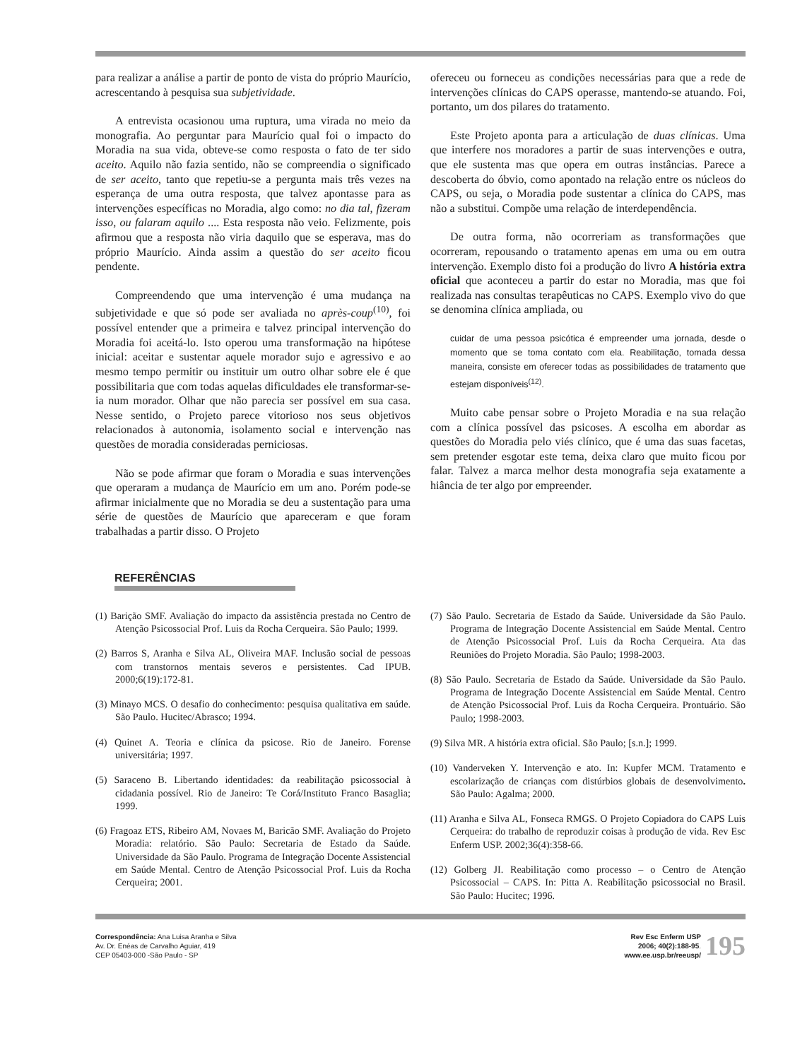para realizar a análise a partir de ponto de vista do próprio Maurício, acrescentando à pesquisa sua subjetividade.
A entrevista ocasionou uma ruptura, uma virada no meio da monografia. Ao perguntar para Maurício qual foi o impacto do Moradia na sua vida, obteve-se como resposta o fato de ter sido aceito. Aquilo não fazia sentido, não se compreendia o significado de ser aceito, tanto que repetiu-se a pergunta mais três vezes na esperança de uma outra resposta, que talvez apontasse para as intervenções específicas no Moradia, algo como: no dia tal, fizeram isso, ou falaram aquilo .... Esta resposta não veio. Felizmente, pois afirmou que a resposta não viria daquilo que se esperava, mas do próprio Maurício. Ainda assim a questão do ser aceito ficou pendente.
Compreendendo que uma intervenção é uma mudança na subjetividade e que só pode ser avaliada no après-coup<sup>(10)</sup>, foi possível entender que a primeira e talvez principal intervenção do Moradia foi aceitá-lo. Isto operou uma transformação na hipótese inicial: aceitar e sustentar aquele morador sujo e agressivo e ao mesmo tempo permitir ou instituir um outro olhar sobre ele é que possibilitaria que com todas aquelas dificuldades ele transformar-se-ia num morador. Olhar que não parecia ser possível em sua casa. Nesse sentido, o Projeto parece vitorioso nos seus objetivos relacionados à autonomia, isolamento social e intervenção nas questões de moradia consideradas perniciosas.
Não se pode afirmar que foram o Moradia e suas intervenções que operaram a mudança de Maurício em um ano. Porém pode-se afirmar inicialmente que no Moradia se deu a sustentação para uma série de questões de Maurício que apareceram e que foram trabalhadas a partir disso. O Projeto
ofereceu ou forneceu as condições necessárias para que a rede de intervenções clínicas do CAPS operasse, mantendo-se atuando. Foi, portanto, um dos pilares do tratamento.
Este Projeto aponta para a articulação de duas clínicas. Uma que interfere nos moradores a partir de suas intervenções e outra, que ele sustenta mas que opera em outras instâncias. Parece a descoberta do óbvio, como apontado na relação entre os núcleos do CAPS, ou seja, o Moradia pode sustentar a clínica do CAPS, mas não a substitui. Compõe uma relação de interdependência.
De outra forma, não ocorreriam as transformações que ocorreram, repousando o tratamento apenas em uma ou em outra intervenção. Exemplo disto foi a produção do livro A história extra oficial que aconteceu a partir do estar no Moradia, mas que foi realizada nas consultas terapêuticas no CAPS. Exemplo vivo do que se denomina clínica ampliada, ou
cuidar de uma pessoa psicótica é empreender uma jornada, desde o momento que se toma contato com ela. Reabilitação, tomada dessa maneira, consiste em oferecer todas as possibilidades de tratamento que estejam disponíveis<sup>(12)</sup>.
Muito cabe pensar sobre o Projeto Moradia e na sua relação com a clínica possível das psicoses. A escolha em abordar as questões do Moradia pelo viés clínico, que é uma das suas facetas, sem pretender esgotar este tema, deixa claro que muito ficou por falar. Talvez a marca melhor desta monografia seja exatamente a hiância de ter algo por empreender.
REFERÊNCIAS
(1) Barição SMF. Avaliação do impacto da assistência prestada no Centro de Atenção Psicossocial Prof. Luis da Rocha Cerqueira. São Paulo; 1999.
(2) Barros S, Aranha e Silva AL, Oliveira MAF. Inclusão social de pessoas com transtornos mentais severos e persistentes. Cad IPUB. 2000;6(19):172-81.
(3) Minayo MCS. O desafio do conhecimento: pesquisa qualitativa em saúde. São Paulo. Hucitec/Abrasco; 1994.
(4) Quinet A. Teoria e clínica da psicose. Rio de Janeiro. Forense universitária; 1997.
(5) Saraceno B. Libertando identidades: da reabilitação psicossocial à cidadania possível. Rio de Janeiro: Te Corá/Instituto Franco Basaglia; 1999.
(6) Fragoaz ETS, Ribeiro AM, Novaes M, Baricão SMF. Avaliação do Projeto Moradia: relatório. São Paulo: Secretaria de Estado da Saúde. Universidade da São Paulo. Programa de Integração Docente Assistencial em Saúde Mental. Centro de Atenção Psicossocial Prof. Luis da Rocha Cerqueira; 2001.
(7) São Paulo. Secretaria de Estado da Saúde. Universidade da São Paulo. Programa de Integração Docente Assistencial em Saúde Mental. Centro de Atenção Psicossocial Prof. Luis da Rocha Cerqueira. Ata das Reuniões do Projeto Moradia. São Paulo; 1998-2003.
(8) São Paulo. Secretaria de Estado da Saúde. Universidade da São Paulo. Programa de Integração Docente Assistencial em Saúde Mental. Centro de Atenção Psicossocial Prof. Luis da Rocha Cerqueira. Prontuário. São Paulo; 1998-2003.
(9) Silva MR. A história extra oficial. São Paulo; [s.n.]; 1999.
(10) Vanderveken Y. Intervenção e ato. In: Kupfer MCM. Tratamento e escolarização de crianças com distúrbios globais de desenvolvimento. São Paulo: Agalma; 2000.
(11) Aranha e Silva AL, Fonseca RMGS. O Projeto Copiadora do CAPS Luis Cerqueira: do trabalho de reproduzir coisas à produção de vida. Rev Esc Enferm USP. 2002;36(4):358-66.
(12) Golberg JI. Reabilitação como processo – o Centro de Atenção Psicossocial – CAPS. In: Pitta A. Reabilitação psicossocial no Brasil. São Paulo: Hucitec; 1996.
Correspondência: Ana Luisa Aranha e Silva
Av. Dr. Enéas de Carvalho Aguiar, 419
CEP 05403-000 -São Paulo - SP
Rev Esc Enferm USP
2006; 40(2):188-95.
www.ee.usp.br/reeusp/
195